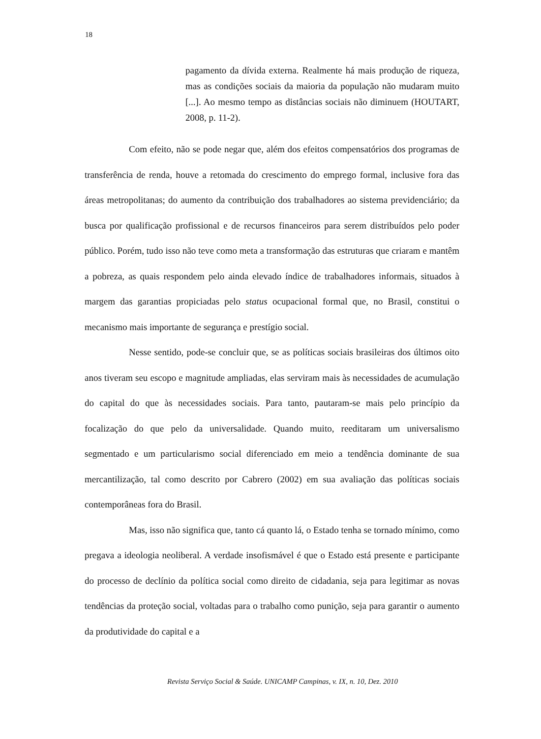18
pagamento da dívida externa. Realmente há mais produção de riqueza, mas as condições sociais da maioria da população não mudaram muito [...]. Ao mesmo tempo as distâncias sociais não diminuem (HOUTART, 2008, p. 11-2).
Com efeito, não se pode negar que, além dos efeitos compensatórios dos programas de transferência de renda, houve a retomada do crescimento do emprego formal, inclusive fora das áreas metropolitanas; do aumento da contribuição dos trabalhadores ao sistema previdenciário; da busca por qualificação profissional e de recursos financeiros para serem distribuídos pelo poder público. Porém, tudo isso não teve como meta a transformação das estruturas que criaram e mantêm a pobreza, as quais respondem pelo ainda elevado índice de trabalhadores informais, situados à margem das garantias propiciadas pelo status ocupacional formal que, no Brasil, constitui o mecanismo mais importante de segurança e prestígio social.
Nesse sentido, pode-se concluir que, se as políticas sociais brasileiras dos últimos oito anos tiveram seu escopo e magnitude ampliadas, elas serviram mais às necessidades de acumulação do capital do que às necessidades sociais. Para tanto, pautaram-se mais pelo princípio da focalização do que pelo da universalidade. Quando muito, reeditaram um universalismo segmentado e um particularismo social diferenciado em meio a tendência dominante de sua mercantilização, tal como descrito por Cabrero (2002) em sua avaliação das políticas sociais contemporâneas fora do Brasil.
Mas, isso não significa que, tanto cá quanto lá, o Estado tenha se tornado mínimo, como pregava a ideologia neoliberal. A verdade insofismável é que o Estado está presente e participante do processo de declínio da política social como direito de cidadania, seja para legitimar as novas tendências da proteção social, voltadas para o trabalho como punição, seja para garantir o aumento da produtividade do capital e a
Revista Serviço Social & Saúde. UNICAMP Campinas, v. IX, n. 10, Dez. 2010